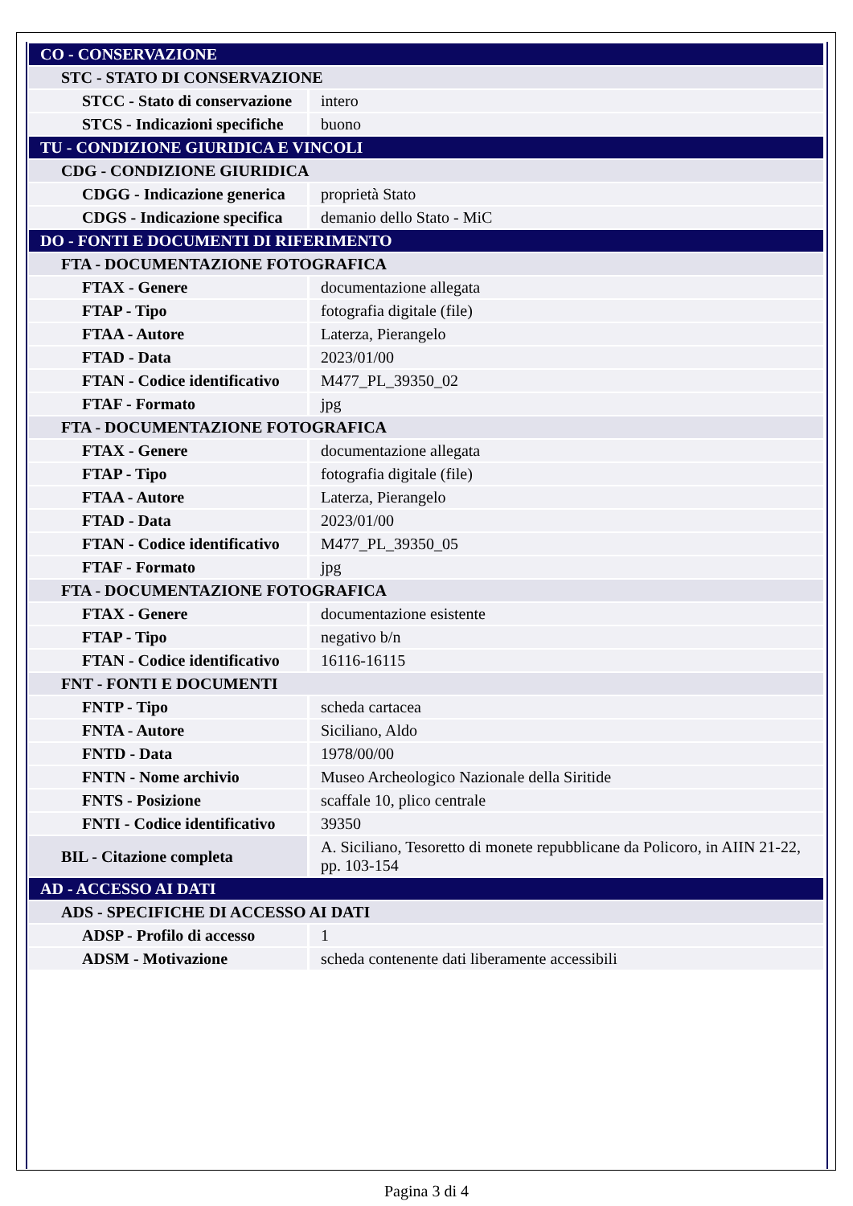| CO - CONSERVAZIONE | |
| STC - STATO DI CONSERVAZIONE | |
| STCC - Stato di conservazione | intero |
| STCS - Indicazioni specifiche | buono |
| TU - CONDIZIONE GIURIDICA E VINCOLI | |
| CDG - CONDIZIONE GIURIDICA | |
| CDGG - Indicazione generica | proprietà Stato |
| CDGS - Indicazione specifica | demanio dello Stato - MiC |
| DO - FONTI E DOCUMENTI DI RIFERIMENTO | |
| FTA - DOCUMENTAZIONE FOTOGRAFICA | |
| FTAX - Genere | documentazione allegata |
| FTAP - Tipo | fotografia digitale (file) |
| FTAA - Autore | Laterza, Pierangelo |
| FTAD - Data | 2023/01/00 |
| FTAN - Codice identificativo | M477_PL_39350_02 |
| FTAF - Formato | jpg |
| FTA - DOCUMENTAZIONE FOTOGRAFICA | |
| FTAX - Genere | documentazione allegata |
| FTAP - Tipo | fotografia digitale (file) |
| FTAA - Autore | Laterza, Pierangelo |
| FTAD - Data | 2023/01/00 |
| FTAN - Codice identificativo | M477_PL_39350_05 |
| FTAF - Formato | jpg |
| FTA - DOCUMENTAZIONE FOTOGRAFICA | |
| FTAX - Genere | documentazione esistente |
| FTAP - Tipo | negativo b/n |
| FTAN - Codice identificativo | 16116-16115 |
| FNT - FONTI E DOCUMENTI | |
| FNTP - Tipo | scheda cartacea |
| FNTA - Autore | Siciliano, Aldo |
| FNTD - Data | 1978/00/00 |
| FNTN - Nome archivio | Museo Archeologico Nazionale della Siritide |
| FNTS - Posizione | scaffale 10, plico centrale |
| FNTI - Codice identificativo | 39350 |
| BIL - Citazione completa | A. Siciliano, Tesoretto di monete repubblicane da Policoro, in AIIN 21-22, pp. 103-154 |
| AD - ACCESSO AI DATI | |
| ADS - SPECIFICHE DI ACCESSO AI DATI | |
| ADSP - Profilo di accesso | 1 |
| ADSM - Motivazione | scheda contenente dati liberamente accessibili |
Pagina 3 di 4